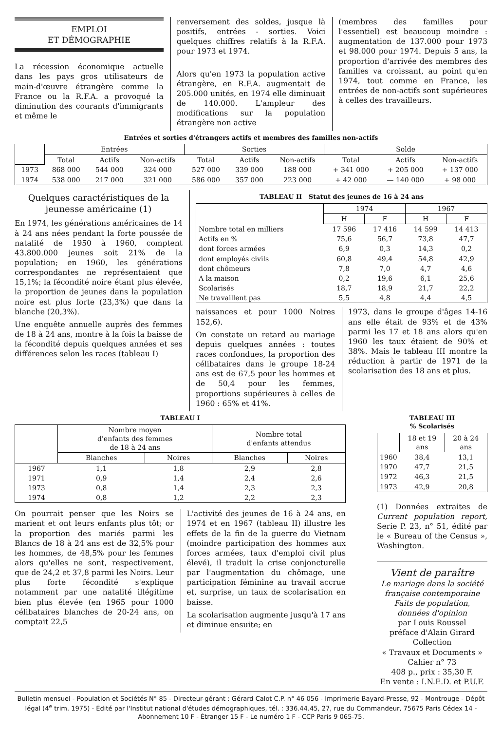EMPLOI
ET DÉMOGRAPHIE
La récession économique actuelle dans les pays gros utilisateurs de main-d'œuvre étrangère comme la France ou la R.F.A. a provoqué la diminution des courants d'immigrants et même le
renversement des soldes, jusque là positifs, entrées - sorties. Voici quelques chiffres relatifs à la R.F.A. pour 1973 et 1974.
Alors qu'en 1973 la population active étrangère, en R.F.A. augmentait de 205.000 unités, en 1974 elle diminuait de 140.000. L'ampleur des modifications sur la population étrangère non active
(membres des familles pour l'essentiel) est beaucoup moindre : augmentation de 137.000 pour 1973 et 98.000 pour 1974. Depuis 5 ans, la proportion d'arrivée des membres des familles va croissant, au point qu'en 1974, tout comme en France, les entrées de non-actifs sont supérieures à celles des travailleurs.
Entrées et sorties d'étrangers actifs et membres des familles non-actifs
| | Entrées | | | Sorties | | | Solde | | |
| | Total | Actifs | Non-actifs | Total | Actifs | Non-actifs | Total | Actifs | Non-actifs |
| 1973 | 868 000 | 544 000 | 324 000 | 527 000 | 339 000 | 188 000 | + 341 000 | + 205 000 | + 137 000 |
| 1974 | 538 000 | 217 000 | 321 000 | 586 000 | 357 000 | 223 000 | + 42 000 | — 140 000 | + 98 000 |
Quelques caractéristiques de la jeunesse américaine (1)
En 1974, les générations américaines de 14 à 24 ans nées pendant la forte poussée de natalité de 1950 à 1960, comptent 43.800.000 jeunes soit 21% de la population; en 1960, les générations correspondantes ne représentaient que 15,1%; la fécondité noire étant plus élevée, la proportion de jeunes dans la population noire est plus forte (23,3%) que dans la blanche (20,3%).
Une enquête annuelle auprès des femmes de 18 à 24 ans, montre à la fois la baisse de la fécondité depuis quelques années et ses différences selon les races (tableau I)
TABLEAU II Statut des jeunes de 16 à 24 ans
| | 1974 | | 1967 | |
| | H | F | H | F |
| Nombre total en milliers | 17 596 | 17 416 | 14 599 | 14 413 |
| Actifs en % | 75,6 | 56,7 | 73,8 | 47,7 |
| dont forces armées | 6,9 | 0,3 | 14,3 | 0,2 |
| dont employés civils | 60,8 | 49,4 | 54,8 | 42,9 |
| dont chômeurs | 7,8 | 7,0 | 4,7 | 4,6 |
| A la maison | 0,2 | 19,6 | 6,1 | 25,6 |
| Scolarisés | 18,7 | 18,9 | 21,7 | 22,2 |
| Ne travaillent pas | 5,5 | 4,8 | 4,4 | 4,5 |
naissances et pour 1000 Noires 152,6).
On constate un retard au mariage depuis quelques années : toutes races confondues, la proportion des célibataires dans le groupe 18-24 ans est de 67,5 pour les hommes et de 50,4 pour les femmes, proportions supérieures à celles de 1960 : 65% et 41%.
1973, dans le groupe d'âges 14-16 ans elle était de 93% et de 43% parmi les 17 et 18 ans alors qu'en 1960 les taux étaient de 90% et 38%. Mais le tableau III montre la réduction à partir de 1971 de la scolarisation des 18 ans et plus.
TABLEAU I
| | Nombre moyen d'enfants des femmes de 18 à 24 ans | | Nombre total d'enfants attendus | |
| | Blanches | Noires | Blanches | Noires |
| 1967 | 1,1 | 1,8 | 2,9 | 2,8 |
| 1971 | 0,9 | 1,4 | 2,4 | 2,6 |
| 1973 | 0,8 | 1,4 | 2,3 | 2,3 |
| 1974 | 0,8 | 1,2 | 2,2 | 2,3 |
On pourrait penser que les Noirs se marient et ont leurs enfants plus tôt; or la proportion des mariés parmi les Blancs de 18 à 24 ans est de 32,5% pour les hommes, de 48,5% pour les femmes alors qu'elles ne sont, respectivement, que de 24,2 et 37,8 parmi les Noirs. Leur plus forte fécondité s'explique notamment par une natalité illégitime bien plus élevée (en 1965 pour 1000 célibataires blanches de 20-24 ans, on comptait 22,5
L'activité des jeunes de 16 à 24 ans, en 1974 et en 1967 (tableau II) illustre les effets de la fin de la guerre du Vietnam (moindre participation des hommes aux forces armées, taux d'emploi civil plus élevé), il traduit la crise conjoncturelle par l'augmentation du chômage, une participation féminine au travail accrue et, surprise, un taux de scolarisation en baisse.
La scolarisation augmente jusqu'à 17 ans et diminue ensuite; en
TABLEAU III
% Scolarisés
| | 18 et 19 ans | 20 à 24 ans |
| 1960 | 38,4 | 13,1 |
| 1970 | 47,7 | 21,5 |
| 1972 | 46,3 | 21,5 |
| 1973 | 42,9 | 20,8 |
(1) Données extraites de Current population report, Serie P. 23, n° 51, édité par le « Bureau of the Census », Washington.
Vient de paraître
Le mariage dans la société française contemporaine
Faits de population,
données d'opinion
par Louis Roussel
préface d'Alain Girard
Collection
« Travaux et Documents »
Cahier n° 73
408 p., prix : 35,30 F.
En vente : I.N.E.D. et P.U.F.
Bulletin mensuel - Population et Sociétés N° 85 - Directeur-gérant : Gérard Calot C.P. n° 46 056 - Imprimerie Bayard-Presse, 92 - Montrouge - Dépôt légal (4<sup>e</sup> trim. 1975) - Édité par l'Institut national d'études démographiques, tél. : 336.44.45, 27, rue du Commandeur, 75675 Paris Cédex 14 - Abonnement 10 F - Étranger 15 F - Le numéro 1 F - CCP Paris 9 065-75.